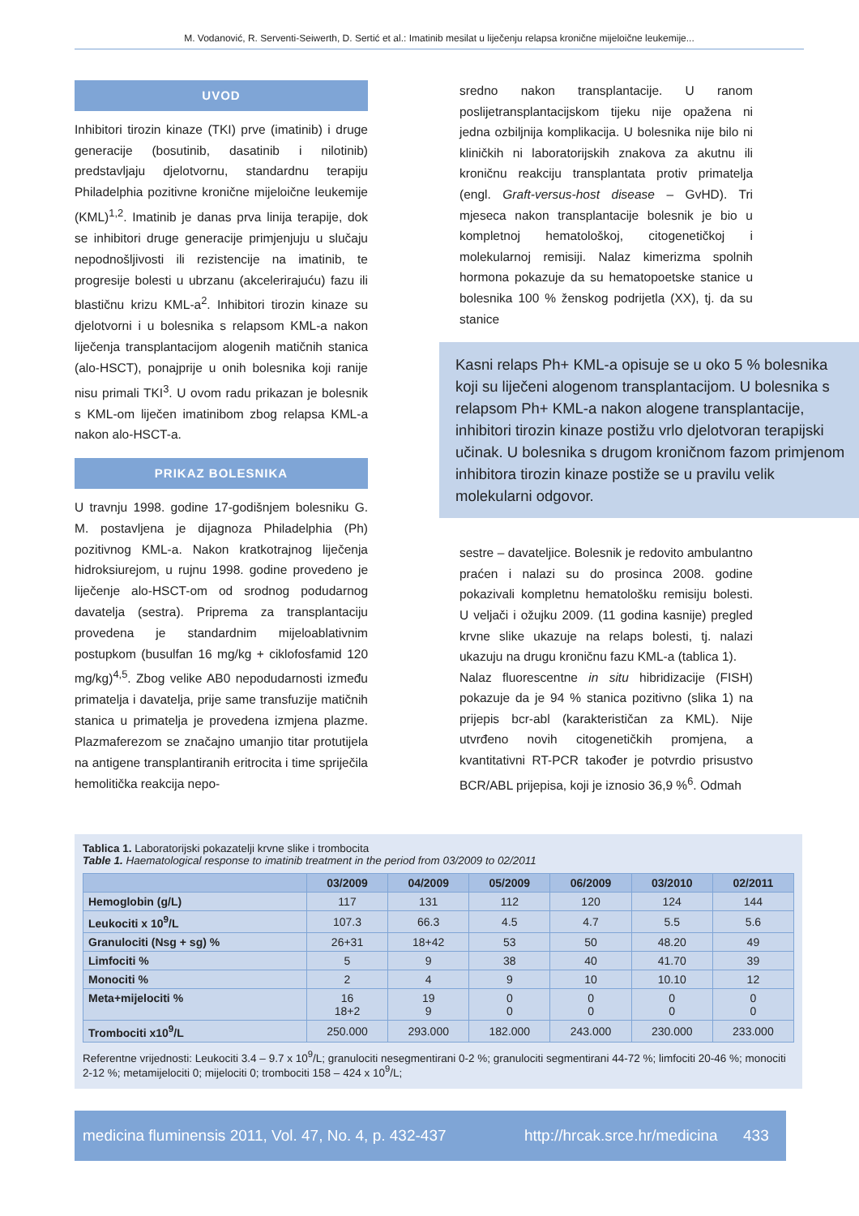M. Vodanović, R. Serventi-Seiwerth, D. Sertić et al.: Imatinib mesilat u liječenju relapsa kronične mijeloične leukemije...
UVOD
Inhibitori tirozin kinaze (TKI) prve (imatinib) i druge generacije (bosutinib, dasatinib i nilotinib) predstavljaju djelotvornu, standardnu terapiju Philadelphia pozitivne kronične mijeloične leukemije (KML)<sup>1,2</sup>. Imatinib je danas prva linija terapije, dok se inhibitori druge generacije primjenjuju u slučaju nepodnošljivosti ili rezistencije na imatinib, te progresije bolesti u ubrzanu (akcelerirajuću) fazu ili blastičnu krizu KML-a<sup>2</sup>. Inhibitori tirozin kinaze su djelotvorni i u bolesnika s relapsom KML-a nakon liječenja transplantacijom alogenih matičnih stanica (alo-HSCT), ponajprije u onih bolesnika koji ranije nisu primali TKI<sup>3</sup>. U ovom radu prikazan je bolesnik s KML-om liječen imatinibom zbog relapsa KML-a nakon alo-HSCT-a.
PRIKAZ BOLESNIKA
U travnju 1998. godine 17-godišnjem bolesniku G. M. postavljena je dijagnoza Philadelphia (Ph) pozitivnog KML-a. Nakon kratkotrajnog liječenja hidroksiurejom, u rujnu 1998. godine provedeno je liječenje alo-HSCT-om od srodnog podudarnog davatelja (sestra). Priprema za transplantaciju provedena je standardnim mijeloablativnim postupkom (busulfan 16 mg/kg + ciklofosfamid 120 mg/kg)<sup>4,5</sup>. Zbog velike AB0 nepodudarnosti između primatelja i davatelja, prije same transfuzije matičnih stanica u primatelja je provedena izmjena plazme. Plazmaferezom se značajno umanjio titar protutijela na antigene transplantiranih eritrocita i time spriječila hemolitička reakcija nepo-
sredno nakon transplantacije. U ranom poslijetransplantacijskom tijeku nije opažena ni jedna ozbiljnija komplikacija. U bolesnika nije bilo ni kliničkih ni laboratorijskih znakova za akutnu ili kroničnu reakciju transplantata protiv primatelja (engl. Graft-versus-host disease – GvHD). Tri mjeseca nakon transplantacije bolesnik je bio u kompletnoj hematološkoj, citogenetičkoj i molekularnoj remisiji. Nalaz kimerizma spolnih hormona pokazuje da su hematopoetske stanice u bolesnika 100 % ženskog podrijetla (XX), tj. da su stanice
Kasni relaps Ph+ KML-a opisuje se u oko 5 % bolesnika koji su liječeni alogenom transplantacijom. U bolesnika s relapsom Ph+ KML-a nakon alogene transplantacije, inhibitori tirozin kinaze postižu vrlo djelotvoran terapijski učinak. U bolesnika s drugom kroničnom fazom primjenom inhibitora tirozin kinaze postiže se u pravilu velik molekularni odgovor.
sestre – davateljice. Bolesnik je redovito ambulantno praćen i nalazi su do prosinca 2008. godine pokazivali kompletnu hematološku remisiju bolesti. U veljači i ožujku 2009. (11 godina kasnije) pregled krvne slike ukazuje na relaps bolesti, tj. nalazi ukazuju na drugu kroničnu fazu KML-a (tablica 1).
Nalaz fluorescentne in situ hibridizacije (FISH) pokazuje da je 94 % stanica pozitivno (slika 1) na prijepis bcr-abl (karakterističan za KML). Nije utvrđeno novih citogenetičkih promjena, a kvantitativni RT-PCR također je potvrdio prisustvo BCR/ABL prijepisa, koji je iznosio 36,9 %<sup>6</sup>. Odmah
Tablica 1. Laboratorijski pokazatelji krvne slike i trombocita
Table 1. Haematological response to imatinib treatment in the period from 03/2009 to 02/2011
| | 03/2009 | 04/2009 | 05/2009 | 06/2009 | 03/2010 | 02/2011 |
| --- | --- | --- | --- | --- | --- | --- |
| Hemoglobin (g/L) | 117 | 131 | 112 | 120 | 124 | 144 |
| Leukociti x 10<sup>9</sup>/L | 107.3 | 66.3 | 4.5 | 4.7 | 5.5 | 5.6 |
| Granulociti (Nsg + sg) % | 26+31 | 18+42 | 53 | 50 | 48.20 | 49 |
| Limfociti % | 5 | 9 | 38 | 40 | 41.70 | 39 |
| Monociti % | 2 | 4 | 9 | 10 | 10.10 | 12 |
| Meta+mijelociti % | 16 18+2 | 19 9 | 0 0 | 0 0 | 0 0 | 0 0 |
| Trombociti x10<sup>9</sup>/L | 250.000 | 293.000 | 182.000 | 243.000 | 230.000 | 233.000 |
Referentne vrijednosti: Leukociti 3.4 – 9.7 x 10<sup>9</sup>/L; granulociti nesegmentirani 0-2 %; granulociti segmentirani 44-72 %; limfociti 20-46 %; monociti 2-12 %; metamijelociti 0; mijelociti 0; trombociti 158 – 424 x 10<sup>9</sup>/L;
medicina fluminensis 2011, Vol. 47, No. 4, p. 432-437 http://hrcak.srce.hr/medicina 433